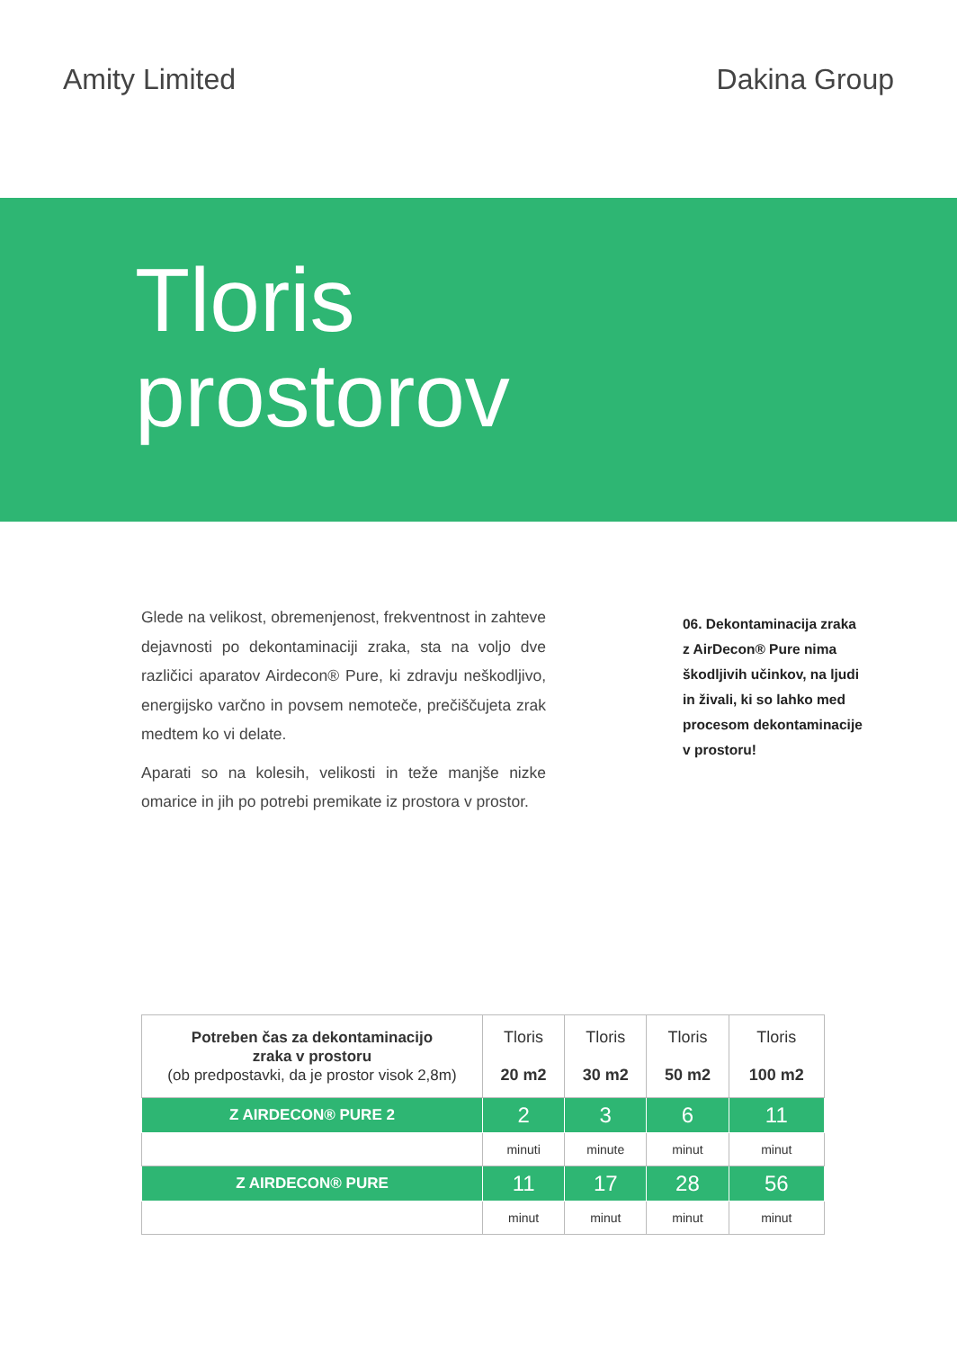Amity Limited Dakina Group
Tloris
prostorov
Glede na velikost, obremenjenost, frekventnost in zahteve dejavnosti po dekontaminaciji zraka, sta na voljo dve različici aparatov Airdecon® Pure, ki zdravju neškodljivo, energijsko varčno in povsem nemoteče, prečiščujeta zrak medtem ko vi delate.
Aparati so na kolesih, velikosti in teže manjše nizke omarice in jih po potrebi premikate iz prostora v prostor.
06. Dekontaminacija zraka z AirDecon® Pure nima škodljivih učinkov, na ljudi in živali, ki so lahko med procesom dekontaminacije v prostoru!
| Potreben čas za dekontaminacijo zraka v prostoru (ob predpostavki, da je prostor visok 2,8m) | Tloris 20 m2 | Tloris 30 m2 | Tloris 50 m2 | Tloris 100 m2 |
| --- | --- | --- | --- | --- |
| Z AIRDECON® PURE 2 | 2 | 3 | 6 | 11 |
| | minuti | minute | minut | minut |
| Z AIRDECON® PURE | 11 | 17 | 28 | 56 |
| | minut | minut | minut | minut |